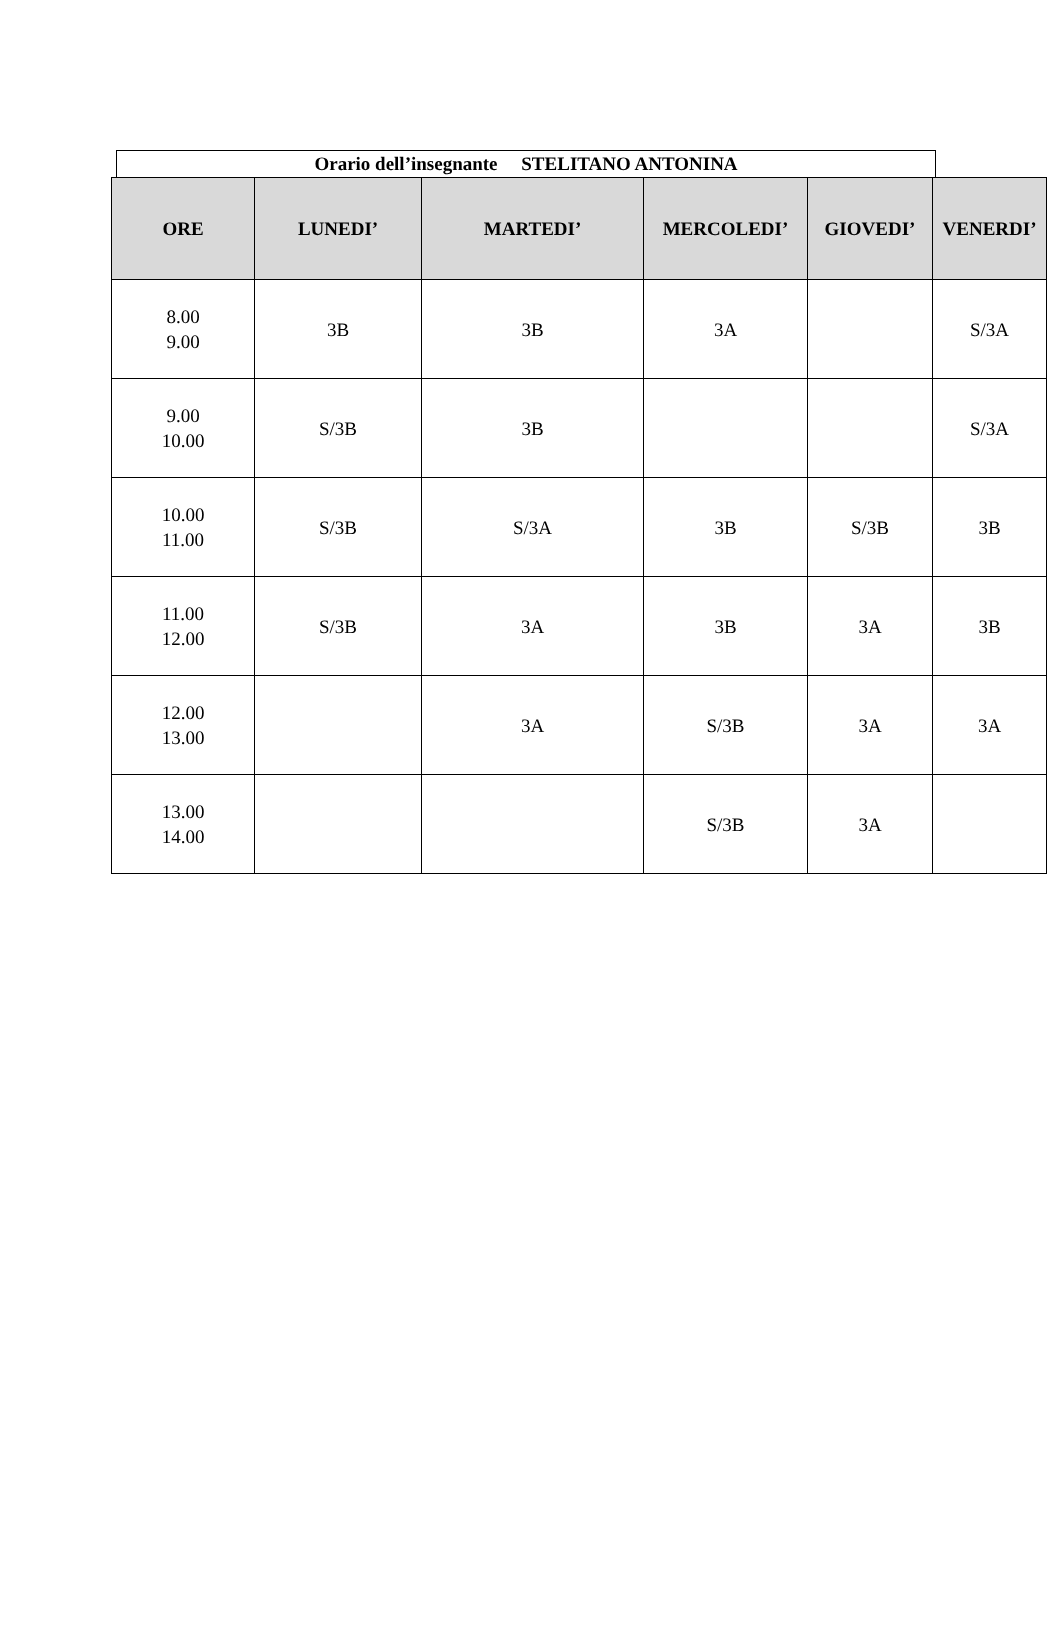Orario dell’insegnante STELITANO ANTONINA
| ORE | LUNEDI’ | MARTEDI’ | MERCOLEDI’ | GIOVEDI’ | VENERDI’ |
| --- | --- | --- | --- | --- | --- |
| 8.00 9.00 | 3B | 3B | 3A | | S/3A |
| 9.00 10.00 | S/3B | 3B | | | S/3A |
| 10.00 11.00 | S/3B | S/3A | 3B | S/3B | 3B |
| 11.00 12.00 | S/3B | 3A | 3B | 3A | 3B |
| 12.00 13.00 | | 3A | S/3B | 3A | 3A |
| 13.00 14.00 | | | S/3B | 3A | |